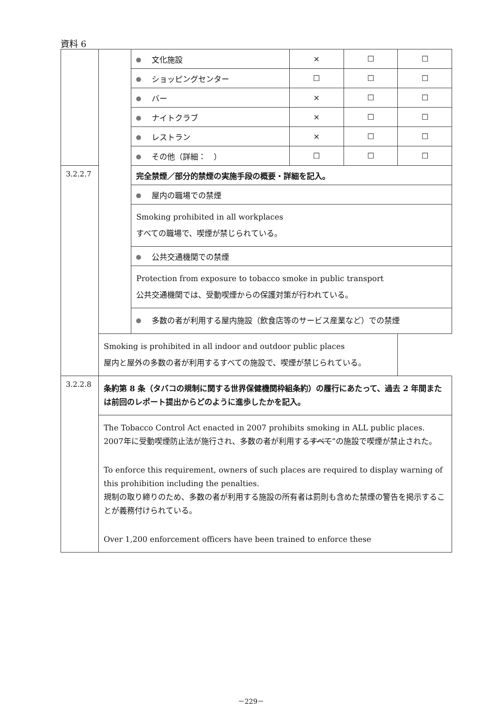資料 6
| | | 文化施設 | × | ☐ | ☐ |
| | | ショッピングセンター | ☐ | ☐ | ☐ |
| | | バー | × | ☐ | ☐ |
| | | ナイトクラブ | × | ☐ | ☐ |
| | | レストラン | × | ☐ | ☐ |
| | | その他（詳細： ） | ☐ | ☐ | ☐ |
| 3.2.2.7 | | 完全禁煙／部分的禁煙の実施手段の概要・詳細を記入。 | | | |
| | | 屋内の職場での禁煙 | | | |
| | | Smoking prohibited in all workplaces すべての職場で、喫煙が禁じられている。 | | | |
| | | 公共交通機関での禁煙 | | | |
| | | Protection from exposure to tobacco smoke in public transport 公共交通機関では、受動喫煙からの保護対策が行われている。 | | | |
| | | 多数の者が利用する屋内施設（飲食店等のサービス産業など）での禁煙 | | | |
| | Smoking is prohibited in all indoor and outdoor public places 屋内と屋外の多数の者が利用するすべての施設で、喫煙が禁じられている。 | | | | |
| 3.2.2.8 | 条約第 8 条（タバコの規制に関する世界保健機関枠組条約）の履行にあたって、過去 2 年間または前回のレポート提出からどのように進歩したかを記入。 | | | | |
| | The Tobacco Control Act enacted in 2007 prohibits smoking in ALL public places. 2007年に受動喫煙防止法が施行され、多数の者が利用する すべて ”の施設で喫煙が禁止された。 To enforce this requirement, owners of such places are required to display warning of this prohibition including the penalties. 規制の取り締りのため、多数の者が利用する施設の所有者は罰則も含めた禁煙の警告を掲示することが義務付けられている。 Over 1,200 enforcement officers have been trained to enforce these | | | | |
－229－